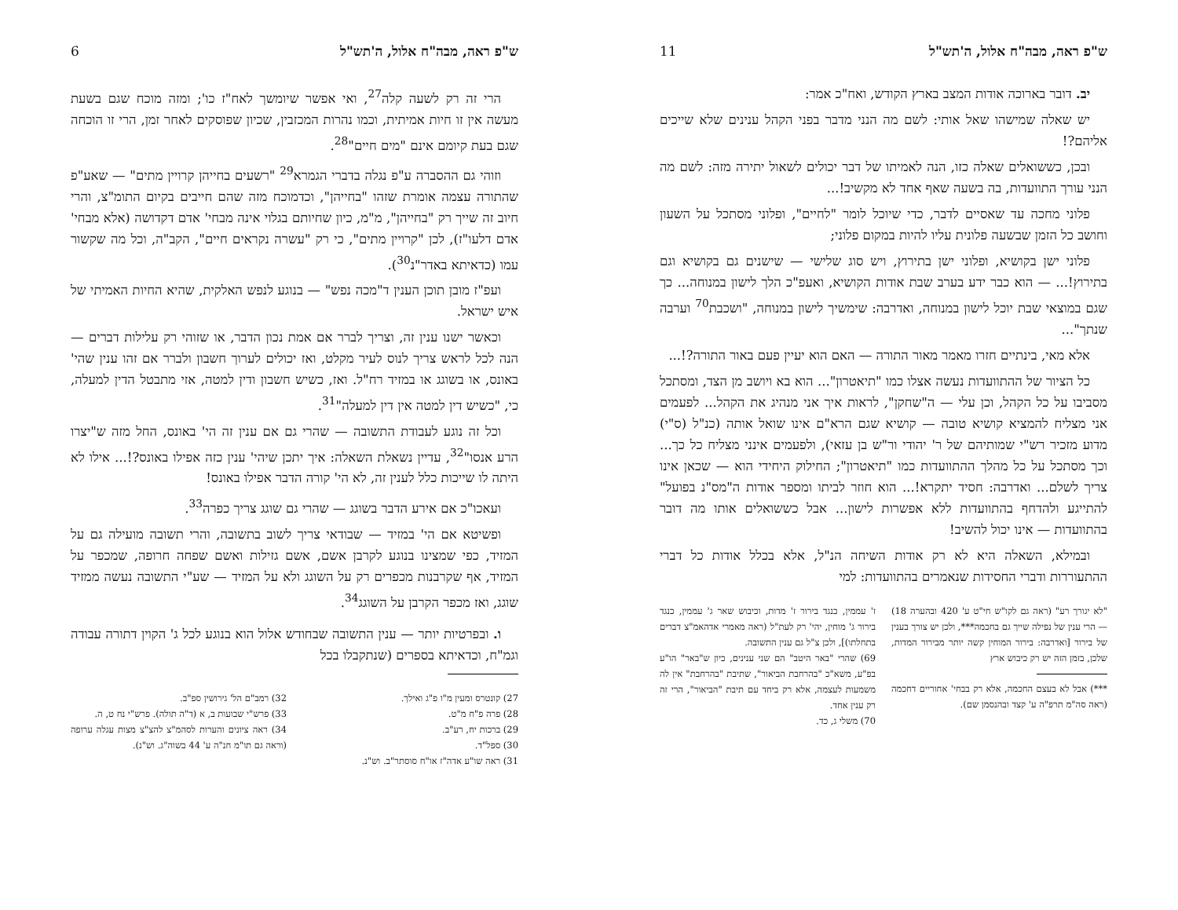ש"פ ראה, מבה"ח אלול, ה'תש"ל 6
הרי זה רק לשעה קלה<sup>27</sup>, ואי אפשר שיומשך לאח"ז כו'; ומזה מוכח שגם בשעת מעשה אין זו חיות אמיתית, וכמו נהרות המכזבין, שכיון שפוסקים לאחר זמן, הרי זו הוכחה שגם בעת קיומם אינם "מים חיים"<sup>28</sup>.
וזוהי גם ההסברה ע"פ נגלה בדברי הגמרא<sup>29</sup> "רשעים בחייהן קרויין מתים" — שאע"פ שהתורה עצמה אומרת שזהו "בחייהן", וכדמוכח מזה שהם חייבים בקיום התומ"צ, והרי חיוב זה שייך רק "בחייהן", מ"מ, כיון שחיותם בגלוי אינה מבחי' אדם דקדושה (אלא מבחי' אדם דלעו"ז), לכן "קרויין מתים", כי רק "עשרה נקראים חיים", הקב"ה, וכל מה שקשור עמו (כדאיתא באדר"נ<sup>30</sup>).
ועפ"ז מובן תוכן הענין ד"מכה נפש" — בנוגע לנפש האלקית, שהיא החיות האמיתי של איש ישראל.
וכאשר ישנו ענין זה, וצריך לברר אם אמת נכון הדבר, או שזוהי רק עלילות דברים — הנה לכל לראש צריך לנוס לעיר מקלט, ואז יכולים לערוך חשבון ולברר אם זהו ענין שהי' באונס, או בשוגג או במזיד רח"ל. ואז, כשיש חשבון ודין למטה, אזי מתבטל הדין למעלה, כי, "כשיש דין למטה אין דין למעלה"<sup>31</sup>.
וכל זה נוגע לעבודת התשובה — שהרי גם אם ענין זה הי' באונס, החל מזה ש"יצרו הרע אנסו"<sup>32</sup>, עדיין נשאלת השאלה: איך יתכן שיהי' ענין כזה אפילו באונס?!... אילו לא היתה לו שייכות כלל לענין זה, לא הי' קורה הדבר אפילו באונס!
ועאכו"כ אם אירע הדבר בשוגג — שהרי גם שוגג צריך כפרה<sup>33</sup>.
ופשיטא אם הי' במזיד — שבודאי צריך לשוב בתשובה, והרי תשובה מועילה גם על המזיד, כפי שמצינו בנוגע לקרבן אשם, אשם גזילות ואשם שפחה חרופה, שמכפר על המזיד, אף שקרבנות מכפרים רק על השוגג ולא על המזיד — שע"י התשובה נעשה ממזיד שוגג, ואז מכפר הקרבן על השוגג<sup>34</sup>.
ו. ובפרטיות יותר — ענין התשובה שבחודש אלול הוא בנוגע לכל ג' הקוין דתורה עבודה וגמ"ח, וכדאיתא בספרים (שנתקבלו בכל
27) קונטרס ומעין מ"ו פ"ג ואילך.
28) פרה פ"ח מ"ט.
29) ברכות יח, רע"ב.
30) ספל"ד.
31) ראה שו"ע אדה"ז או"ח סוסתר"ב. וש"נ.
32) רמב"ם הל' גירושין ספ"ב.
33) פרש"י שבועות ב, א (ד"ה תולה). פרש"י נח ט, ה.
34) ראה ציונים והערות לסהמ"צ להצ"צ מצות עגלה ערופה (וראה גם תו"מ חנ"ה ע' 44 בשוה"ג. וש"נ).
ש"פ ראה, מבה"ח אלול, ה'תש"ל 11
יב. דובר בארוכה אודות המצב בארץ הקודש, ואח"כ אמר:
יש שאלה שמישהו שאל אותי: לשם מה הנני מדבר בפני הקהל ענינים שלא שייכים אליהם?!
ובכן, כששואלים שאלה כזו, הנה לאמיתו של דבר יכולים לשאול יתירה מזה: לשם מה הנני עורך התוועדות, בה בשעה שאף אחד לא מקשיב!...
פלוני מחכה עד שאסיים לדבר, כדי שיוכל לומר "לחיים", ופלוני מסתכל על השעון וחושב כל הזמן שבשעה פלונית עליו להיות במקום פלוני;
פלוני ישן בקושיא, ופלוני ישן בתירוץ, ויש סוג שלישי — שישנים גם בקושיא וגם בתירוץ!... — הוא כבר ידע בערב שבת אודות הקושיא, ואעפ"כ הלך לישון במנוחה... כך שגם במוצאי שבת יוכל לישון במנוחה, ואדרבה: שימשיך לישון במנוחה, "ושכבת<sup>70</sup> וערבה שנתך"...
אלא מאי, בינתיים חזרו מאמר מאור התורה — האם הוא יעיין פעם באור התורה?!...
כל הציור של ההתוועדות נעשה אצלו כמו "תיאטרון"... הוא בא ויושב מן הצד, ומסתכל מסביבו על כל הקהל, וכן עלי — ה"שחקן", לראות איך אני מנהיג את הקהל... לפעמים אני מצליח להמציא קושיא טובה — קושיא שגם הרא"ם אינו שואל אותה (כנ"ל (ס"י) מדוע מזכיר רש"י שמותיהם של ר' יהודי ור"ש בן עזאי), ולפעמים אינני מצליח כל כך... וכך מסתכל על כל מהלך ההתוועדות כמו "תיאטרון"; החילוק היחידי הוא — שכאן אינו צריך לשלם... ואדרבה: חסיד יתקרא!... הוא חוזר לביתו ומספר אודות ה"מס"נ בפועל" להתייגע ולהדחף בהתוועדות ללא אפשרות לישון... אבל כששואלים אותו מה דובר בהתוועדות — אינו יכול להשיב!
ובמילא, השאלה היא לא רק אודות השיחה הנ"ל, אלא בכלל אודות כל דברי ההתעוררות ודברי החסידות שנאמרים בהתוועדות: למי
"לא יגורך רע" (ראה גם לקו"ש חי"ט ע' 420 ובהערה 18) — הרי ענין של נפילה שייך גם בחכמה***, ולכן יש צורך בענין של בירור [ואדרבה: בירור המוחין קשה יותר מבירור המדות, שלכן, בזמן הזה יש רק כיבוש ארץ
***) אבל לא בעצם החכמה, אלא רק בבחי' אחוריים דחכמה (ראה סה"מ תרפ"ה ע' קצד ובהנסמן שם).
ז' עממין, כנגד בירור ז' מדות, וכיבוש שאר ג' עממין, כנגד בירור ג' מוחין, יהי' רק לעת"ל (ראה מאמרי אדהאמ"צ דברים בתחלתו)], ולכן צ"ל גם ענין התשובה.
69) שהרי "באר היטב" הם שני ענינים, כיון ש"באר" הו"ע בפ"ע, משא"כ "בהרחבת הביאור", שתיבת "בהרחבת" אין לה משמעות לעצמה, אלא רק ביחד עם תיבת "הביאור", הרי זה רק ענין אחד.
70) משלי ג, כד.